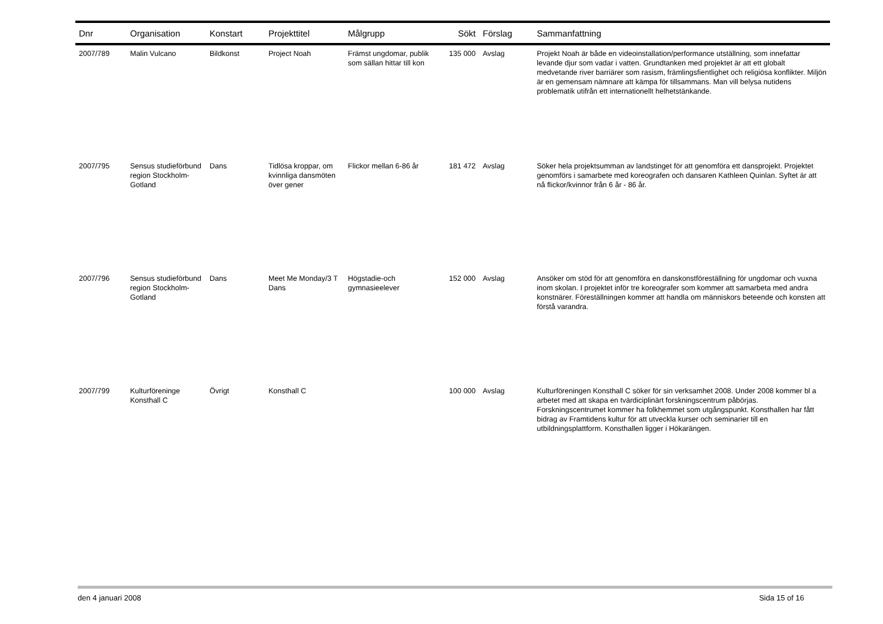| Dnr | Organisation | Konstart | Projekttitel | Målgrupp | Sökt | Förslag | Sammanfattning |
| --- | --- | --- | --- | --- | --- | --- | --- |
| 2007/789 | Malin Vulcano | Bildkonst | Project Noah | Främst ungdomar, publik som sällan hittar till kon | 135 000 | Avslag | Projekt Noah är både en videoinstallation/performance utställning, som innefattar levande djur som vadar i vatten. Grundtanken med projektet är att ett globalt medvetande river barriärer som rasism, främlingsfientlighet och religiösa konflikter. Miljön är en gemensam nämnare att kämpa för tillsammans. Man vill belysa nutidens problematik utifrån ett internationellt helhetstänkande. |
| 2007/795 | Sensus studieförbund region Stockholm-Gotland | Dans | Tidlösa kroppar, om kvinnliga dansmöten över gener | Flickor mellan 6-86 år | 181 472 | Avslag | Söker hela projektsumman av landstinget för att genomföra ett dansprojekt. Projektet genomförs i samarbete med koreografen och dansaren Kathleen Quinlan. Syftet är att nå flickor/kvinnor från 6 år - 86 år. |
| 2007/796 | Sensus studieförbund region Stockholm-Gotland | Dans | Meet Me Monday/3 T Dans | Högstadie-och gymnasieelever | 152 000 | Avslag | Ansöker om stöd för att genomföra en danskonstföreställning för ungdomar och vuxna inom skolan. I projektet inför tre koreografer som kommer att samarbeta med andra konstnärer. Föreställningen kommer att handla om människors beteende och konsten att förstå varandra. |
| 2007/799 | Kulturföreninge Konsthall C | Övrigt | Konsthall C | | 100 000 | Avslag | Kulturföreningen Konsthall C söker för sin verksamhet 2008. Under 2008 kommer bl a arbetet med att skapa en tvärdiciplinärt forskningscentrum påbörjas. Forskningscentrumet kommer ha folkhemmet som utgångspunkt. Konsthallen har fått bidrag av Framtidens kultur för att utveckla kurser och seminarier till en utbildningsplattform. Konsthallen ligger i Hökarängen. |
den 4 januari 2008 Sida 15 of 16